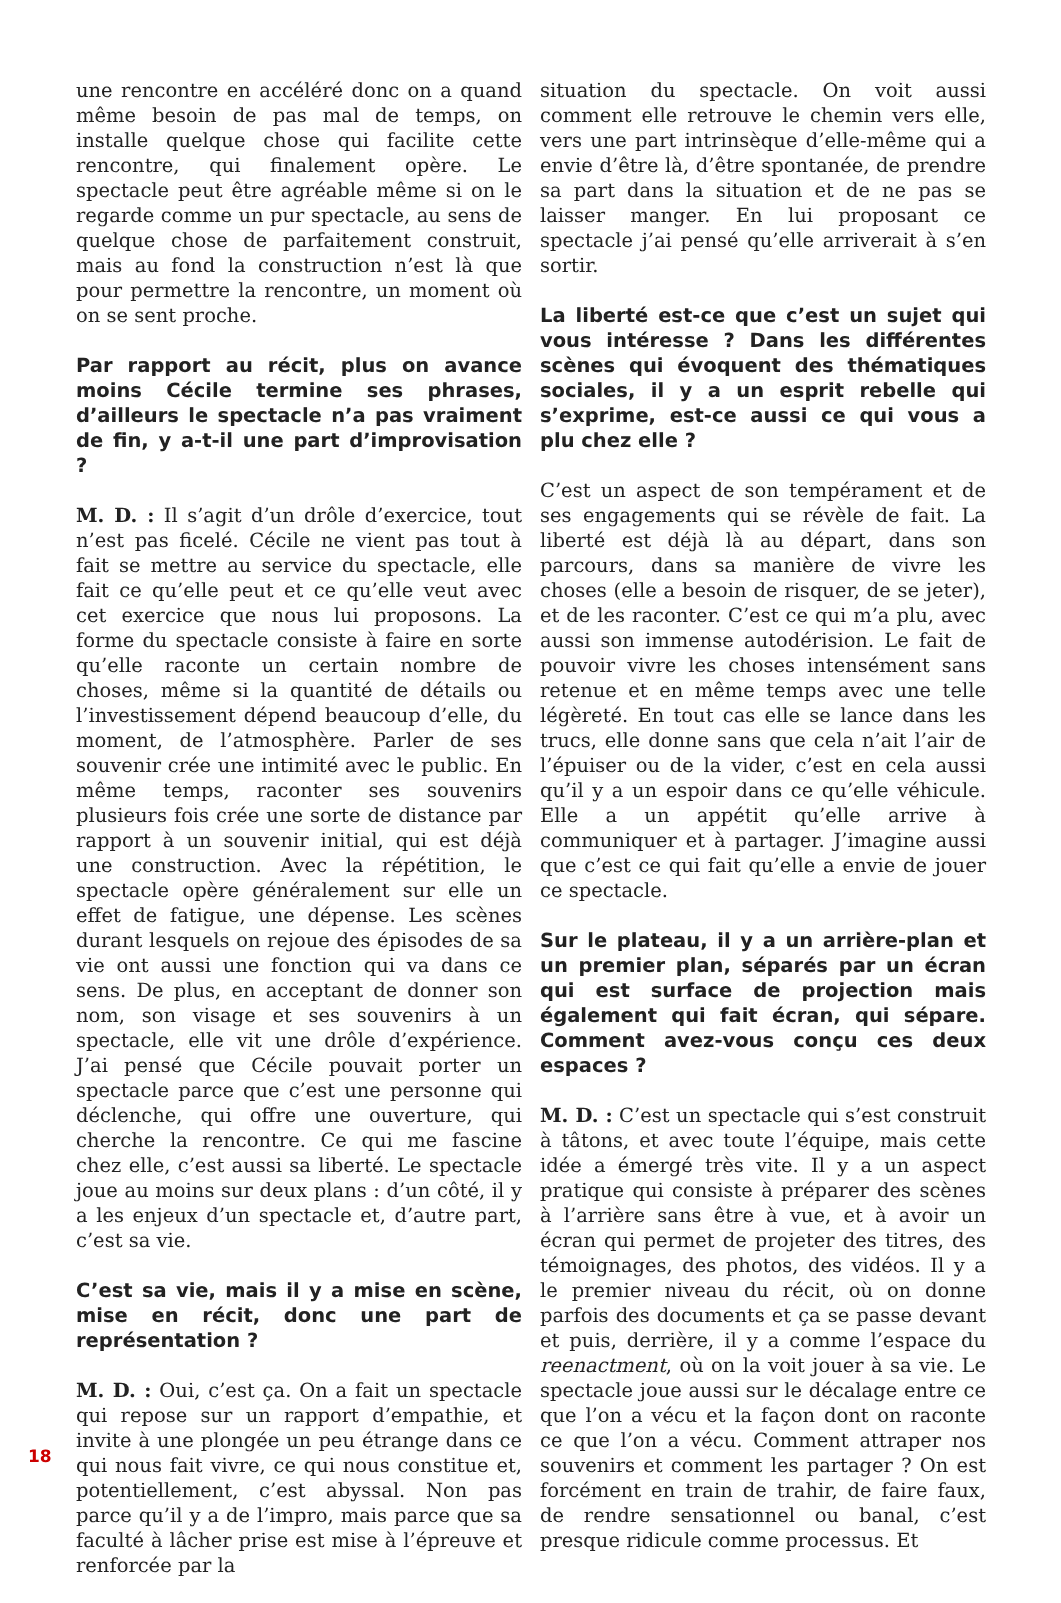une rencontre en accéléré donc on a quand même besoin de pas mal de temps, on installe quelque chose qui facilite cette rencontre, qui finalement opère. Le spectacle peut être agréable même si on le regarde comme un pur spectacle, au sens de quelque chose de parfaitement construit, mais au fond la construction n’est là que pour permettre la rencontre, un moment où on se sent proche.
Par rapport au récit, plus on avance moins Cécile termine ses phrases, d’ailleurs le spectacle n’a pas vraiment de fin, y a-t-il une part d’improvisation ?
M. D. : Il s’agit d’un drôle d’exercice, tout n’est pas ficelé. Cécile ne vient pas tout à fait se mettre au service du spectacle, elle fait ce qu’elle peut et ce qu’elle veut avec cet exercice que nous lui proposons. La forme du spectacle consiste à faire en sorte qu’elle raconte un certain nombre de choses, même si la quantité de détails ou l’investissement dépend beaucoup d’elle, du moment, de l’atmosphère. Parler de ses souvenir crée une intimité avec le public. En même temps, raconter ses souvenirs plusieurs fois crée une sorte de distance par rapport à un souvenir initial, qui est déjà une construction. Avec la répétition, le spectacle opère généralement sur elle un effet de fatigue, une dépense. Les scènes durant lesquels on rejoue des épisodes de sa vie ont aussi une fonction qui va dans ce sens. De plus, en acceptant de donner son nom, son visage et ses souvenirs à un spectacle, elle vit une drôle d’expérience. J’ai pensé que Cécile pouvait porter un spectacle parce que c’est une personne qui déclenche, qui offre une ouverture, qui cherche la rencontre. Ce qui me fascine chez elle, c’est aussi sa liberté. Le spectacle joue au moins sur deux plans : d’un côté, il y a les enjeux d’un spectacle et, d’autre part, c’est sa vie.
C’est sa vie, mais il y a mise en scène, mise en récit, donc une part de représentation ?
M. D. : Oui, c’est ça. On a fait un spectacle qui repose sur un rapport d’empathie, et invite à une plongée un peu étrange dans ce qui nous fait vivre, ce qui nous constitue et, potentiellement, c’est abyssal. Non pas parce qu’il y a de l’impro, mais parce que sa faculté à lâcher prise est mise à l’épreuve et renforcée par la
situation du spectacle. On voit aussi comment elle retrouve le chemin vers elle, vers une part intrinsèque d’elle-même qui a envie d’être là, d’être spontanée, de prendre sa part dans la situation et de ne pas se laisser manger. En lui proposant ce spectacle j’ai pensé qu’elle arriverait à s’en sortir.
La liberté est-ce que c’est un sujet qui vous intéresse ? Dans les différentes scènes qui évoquent des thématiques sociales, il y a un esprit rebelle qui s’exprime, est-ce aussi ce qui vous a plu chez elle ?
C’est un aspect de son tempérament et de ses engagements qui se révèle de fait. La liberté est déjà là au départ, dans son parcours, dans sa manière de vivre les choses (elle a besoin de risquer, de se jeter), et de les raconter. C’est ce qui m’a plu, avec aussi son immense autodérision. Le fait de pouvoir vivre les choses intensément sans retenue et en même temps avec une telle légèreté. En tout cas elle se lance dans les trucs, elle donne sans que cela n’ait l’air de l’épuiser ou de la vider, c’est en cela aussi qu’il y a un espoir dans ce qu’elle véhicule. Elle a un appétit qu’elle arrive à communiquer et à partager. J’imagine aussi que c’est ce qui fait qu’elle a envie de jouer ce spectacle.
Sur le plateau, il y a un arrière-plan et un premier plan, séparés par un écran qui est surface de projection mais également qui fait écran, qui sépare. Comment avez-vous conçu ces deux espaces ?
M. D. : C’est un spectacle qui s’est construit à tâtons, et avec toute l’équipe, mais cette idée a émergé très vite. Il y a un aspect pratique qui consiste à préparer des scènes à l’arrière sans être à vue, et à avoir un écran qui permet de projeter des titres, des témoignages, des photos, des vidéos. Il y a le premier niveau du récit, où on donne parfois des documents et ça se passe devant et puis, derrière, il y a comme l’espace du reenactment, où on la voit jouer à sa vie. Le spectacle joue aussi sur le décalage entre ce que l’on a vécu et la façon dont on raconte ce que l’on a vécu. Comment attraper nos souvenirs et comment les partager ? On est forcément en train de trahir, de faire faux, de rendre sensationnel ou banal, c’est presque ridicule comme processus. Et
18